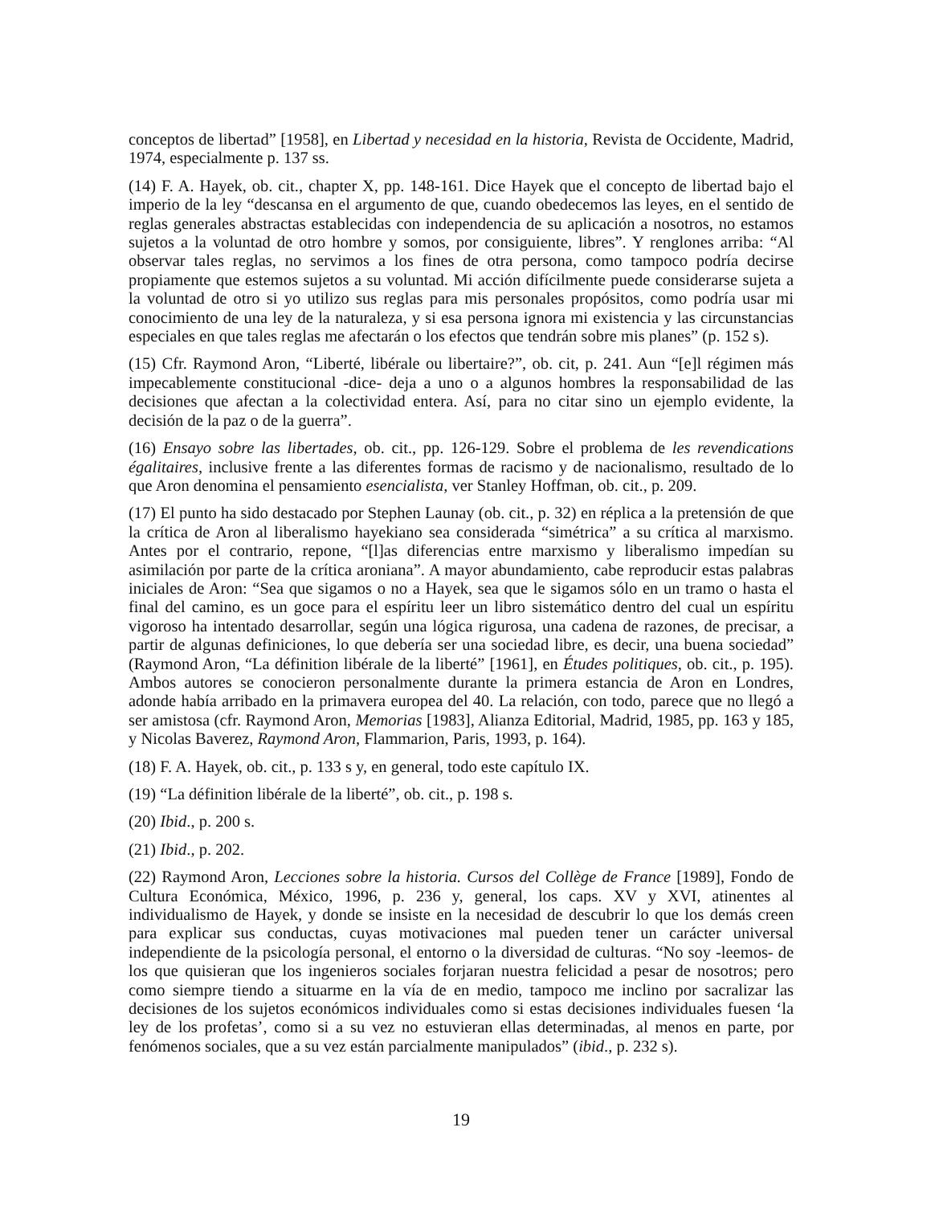conceptos de libertad” [1958], en Libertad y necesidad en la historia, Revista de Occidente, Madrid, 1974, especialmente p. 137 ss.
(14) F. A. Hayek, ob. cit., chapter X, pp. 148-161. Dice Hayek que el concepto de libertad bajo el imperio de la ley “descansa en el argumento de que, cuando obedecemos las leyes, en el sentido de reglas generales abstractas establecidas con independencia de su aplicación a nosotros, no estamos sujetos a la voluntad de otro hombre y somos, por consiguiente, libres”. Y renglones arriba: “Al observar tales reglas, no servimos a los fines de otra persona, como tampoco podría decirse propiamente que estemos sujetos a su voluntad. Mi acción difícilmente puede considerarse sujeta a la voluntad de otro si yo utilizo sus reglas para mis personales propósitos, como podría usar mi conocimiento de una ley de la naturaleza, y si esa persona ignora mi existencia y las circunstancias especiales en que tales reglas me afectarán o los efectos que tendrán sobre mis planes” (p. 152 s).
(15) Cfr. Raymond Aron, “Liberté, libérale ou libertaire?”, ob. cit, p. 241. Aun “[e]l régimen más impecablemente constitucional -dice- deja a uno o a algunos hombres la responsabilidad de las decisiones que afectan a la colectividad entera. Así, para no citar sino un ejemplo evidente, la decisión de la paz o de la guerra”.
(16) Ensayo sobre las libertades, ob. cit., pp. 126-129. Sobre el problema de les revendications égalitaires, inclusive frente a las diferentes formas de racismo y de nacionalismo, resultado de lo que Aron denomina el pensamiento esencialista, ver Stanley Hoffman, ob. cit., p. 209.
(17) El punto ha sido destacado por Stephen Launay (ob. cit., p. 32) en réplica a la pretensión de que la crítica de Aron al liberalismo hayekiano sea considerada “simétrica” a su crítica al marxismo. Antes por el contrario, repone, “[l]as diferencias entre marxismo y liberalismo impedían su asimilación por parte de la crítica aroniana”. A mayor abundamiento, cabe reproducir estas palabras iniciales de Aron: “Sea que sigamos o no a Hayek, sea que le sigamos sólo en un tramo o hasta el final del camino, es un goce para el espíritu leer un libro sistemático dentro del cual un espíritu vigoroso ha intentado desarrollar, según una lógica rigurosa, una cadena de razones, de precisar, a partir de algunas definiciones, lo que debería ser una sociedad libre, es decir, una buena sociedad” (Raymond Aron, “La définition libérale de la liberté” [1961], en Études politiques, ob. cit., p. 195). Ambos autores se conocieron personalmente durante la primera estancia de Aron en Londres, adonde había arribado en la primavera europea del 40. La relación, con todo, parece que no llegó a ser amistosa (cfr. Raymond Aron, Memorias [1983], Alianza Editorial, Madrid, 1985, pp. 163 y 185, y Nicolas Baverez, Raymond Aron, Flammarion, Paris, 1993, p. 164).
(18) F. A. Hayek, ob. cit., p. 133 s y, en general, todo este capítulo IX.
(19) “La définition libérale de la liberté”, ob. cit., p. 198 s.
(20) Ibid., p. 200 s.
(21) Ibid., p. 202.
(22) Raymond Aron, Lecciones sobre la historia. Cursos del Collège de France [1989], Fondo de Cultura Económica, México, 1996, p. 236 y, general, los caps. XV y XVI, atinentes al individualismo de Hayek, y donde se insiste en la necesidad de descubrir lo que los demás creen para explicar sus conductas, cuyas motivaciones mal pueden tener un carácter universal independiente de la psicología personal, el entorno o la diversidad de culturas. “No soy -leemos- de los que quisieran que los ingenieros sociales forjaran nuestra felicidad a pesar de nosotros; pero como siempre tiendo a situarme en la vía de en medio, tampoco me inclino por sacralizar las decisiones de los sujetos económicos individuales como si estas decisiones individuales fuesen ‘la ley de los profetas’, como si a su vez no estuvieran ellas determinadas, al menos en parte, por fenómenos sociales, que a su vez están parcialmente manipulados” (ibid., p. 232 s).
19